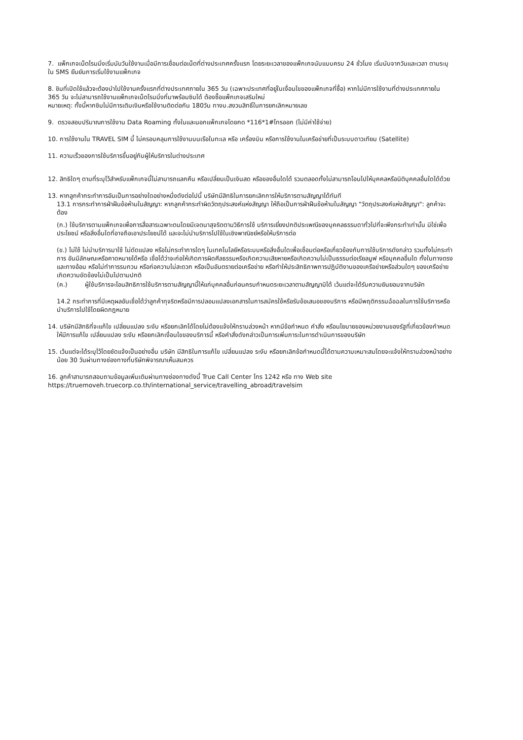7. แพ็กเกจเน็ตโรมมิ่งเริ่มนับวันใช้งานเมื่อมีการเชื่อมต่อเน็ตที่ต่างประเทศครั้งแรก โดยระยะเวลาของแพ็กเกจนับแบบครบ 24 ชั่วโมง เริ่มนับจากวันและเวลา ตามระบุใน SMS ยืนยันการเริ่มใช้งานแพ็กเกจ
8. ซิมที่เปิดใช้แล้วจะต้องนำไปใช้งานครั้งแรกที่ต่างประเทศภายใน 365 วัน (เฉพาะประเทศที่อยู่ในเงื่อนไขของแพ็กเกจที่ซื้อ) หากไม่มีการใช้งานที่ต่างประเทศภายใน 365 วัน จะไม่สามารถใช้งานแพ็กเกจเน็ตโรมมิ่งที่มาพร้อมซิมได้ ต้องซื้อแพ็กเกจเสริมใหม่
หมายเหตุ: ทั้งนี้หากซิมไม่มีการเติมเงินหรือใช้งานติดต่อกัน 180วัน ทางบ.สงวนสิทธิ์ในการยกเลิกหมายเลข
9. ตรวจสอบปริมาณการใช้งาน Data Roaming ทั้งในและนอกแพ็กเกจโดยกด *116*1#โทรออก (ไม่มีค่าใช้จ่าย)
10. การใช้งานใน TRAVEL SIM นี้ ไม่ครอบคลุมการใช้งานบนเรือในทะเล หรือ เครื่องบิน หรือการใช้งานในเครือข่ายที่เป็นระบบดาวเทียม (Satellite)
11. ความเร็วของการใช้บริการขึ้นอยู่กับผู้ให้บริการในต่างประเทศ
12. สิทธิใดๆ ตามที่ระบุไว้สำหรับแพ็กเกจนี้ไม่สามารถแลกคืน หรือเปลี่ยนเป็นเงินสด หรือของอื่นใดได้ รวมตลอดทั้งไม่สามารถโอนไปให้บุคคลหรือนิติบุคคลอื่นใดได้ด้วย
13. หากลูกค้ากระทำการอันเป็นการอย่างใดอย่างหนึ่งดังต่อไปนี้ บริษัทมีสิทธิในการยกเลิกการให้บริการตามสัญญาได้ทันที
13.1 การกระทำการฝ่าฝืนข้อห้ามในสัญญา: หากลูกค้ากระทำผิดวัตถุประสงค์แห่งสัญญา ให้ถือเป็นการฝ่าฝืนข้อห้ามในสัญญา "วัตถุประสงค์แห่งสัญญา": ลูกค้าจะต้อง
(ก.) ใช้บริการตามแพ็กเกจเพื่อการสื่อสารเฉพาะตนโดยมีเจตนาสุจริตตามวิธีการใช้ บริการเยี่ยงปกติประเพณีของบุคคลธรรมดาทั่วไปที่จะพึงกระทำเท่านั้น มิใช่เพื่อประโยชน์ หรือสิ่งอื่นใดที่อาจถือเอาประโยชน์ได้ และจะไม่นำบริการไปใช้ในเชิงพาณิชย์หรือให้บริการต่อ
(ข.) ไม่ใช้ ไม่นำบริการมาใช้ ไม่ดัดแปลง หรือไม่กระทำการใดๆ ในเทคโนโลยีหรือระบบหรือสิ่งอื่นใดเพื่อเชื่อมต่อหรือเกี่ยวข้องกับการใช้บริการดังกล่าว รวมทั้งไม่กระทำการ อันมีลักษณะหรือคาดหมายได้หรือ เชื่อได้ว่าจะก่อให้เกิดการผิดศีลธรรมหรือเกิดความเสียหายหรือเกิดความไม่เป็นธรรมต่อเรียลมูฟ หรือบุคคลอื่นใด ทั้งในทางตรงและทางอ้อม หรือไม่ทำการรบกวน หรือก่อความไม่สะดวก หรือเป็นอันตรายต่อเครือข่าย หรือทำให้ประสิทธิภาพการปฏิบัติงานของเครือข่ายหรือส่วนใดๆ ของเครือข่าย เกิดความขัดข้องไม่เป็นไปตามปกติ
(ค.) ผู้ใช้บริการจะโอนสิทธิการใช้บริการตามสัญญานี้ให้แก่บุคคลอื่นก่อนครบกำหนดระยะเวลาตามสัญญามิได้ เว้นแต่จะได้รับความยินยอมจากบริษัท
14.2 กระทำการที่มีเหตุผลอันเชื่อได้ว่าลูกค้าทุจริตหรือมีการปลอมแปลงเอกสารในการสมัครใช้หรือรับข้อเสนอของบริการ หรือมีพฤติกรรมฉ้อฉลในการใช้บริการหรือนำบริการไปใช้โดยผิดกฎหมาย
14. บริษัทมีสิทธิที่จะแก้ไข เปลี่ยนแปลง ระงับ หรือยกเลิกได้โดยไม่ต้องแจ้งให้ทราบล่วงหน้า หากมีข้อกำหนด คำสั่ง หรือนโยบายของหน่วยงานของรัฐที่เกี่ยวข้องกำหนดให้มีการแก้ไข เปลี่ยนแปลง ระงับ หรือยกเลิกเงื่อนไขของบริการนี้ หรือคำสั่งดังกล่าวเป็นการเพิ่มภาระในการดำเนินการของบริษัท
15. เว้นแต่จะได้ระบุไว้โดยชัดแจ้งเป็นอย่างอื่น บริษัท มีสิทธิในการแก้ไข เปลี่ยนแปลง ระงับ หรือยกเลิกข้อกำหนดนี้ได้ตามความเหมาะสมโดยจะแจ้งให้ทราบล่วงหน้าอย่างน้อย 30 วันผ่านทางช่องทางที่บริษัทพิจารณาเห็นสมควร
16. ลูกค้าสามารถสอบถามข้อมูลเพิ่มเติมผ่านทางช่องทางดังนี้ True Call Center โทร 1242 หรือ ทาง Web site https://truemoveh.truecorp.co.th/international_service/travelling_abroad/travelsim